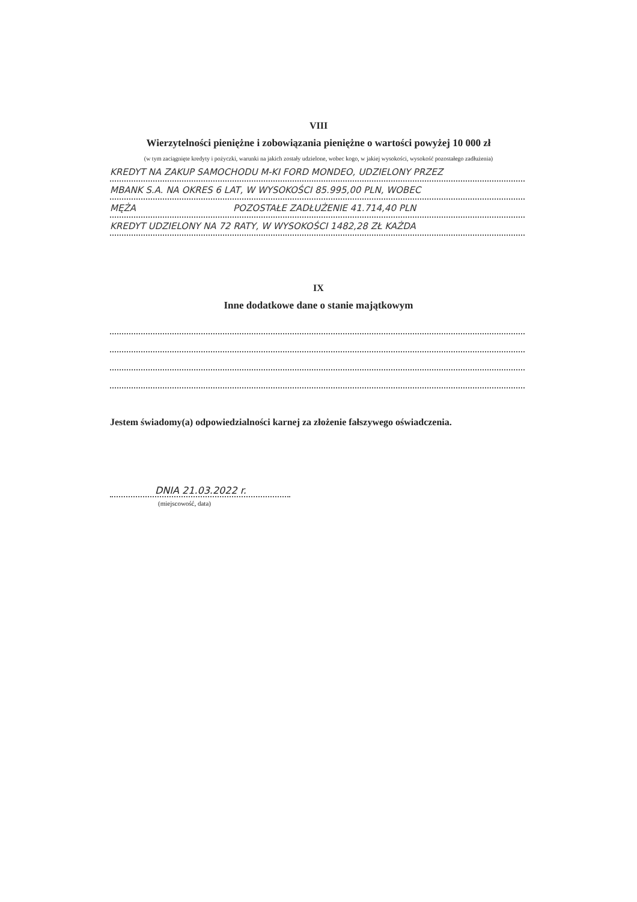VIII
Wierzytelności pieniężne i zobowiązania pieniężne o wartości powyżej 10 000 zł
(w tym zaciągnięte kredyty i pożyczki, warunki na jakich zostały udzielone, wobec kogo, w jakiej wysokości, wysokość pozostałego zadłużenia)
KREDYT NA ZAKUP SAMOCHODU M-KI FORD MONDEO, UDZIELONY PRZEZ
MBANK S.A. NA OKRES 6 LAT, W WYSOKOŚCI 85.995,00 PLN, WOBEC
MĘŻA POZOSTAŁE ZADŁUŻENIE 41.714,40 PLN
KREDYT UDZIELONY NA 72 RATY, W WYSOKOŚCI 1482,28 ZŁ KAŻDA
IX
Inne dodatkowe dane o stanie majątkowym
Jestem świadomy(a) odpowiedzialności karnej za złożenie fałszywego oświadczenia.
DNIA 21.03.2022 r.
(miejscowość, data)